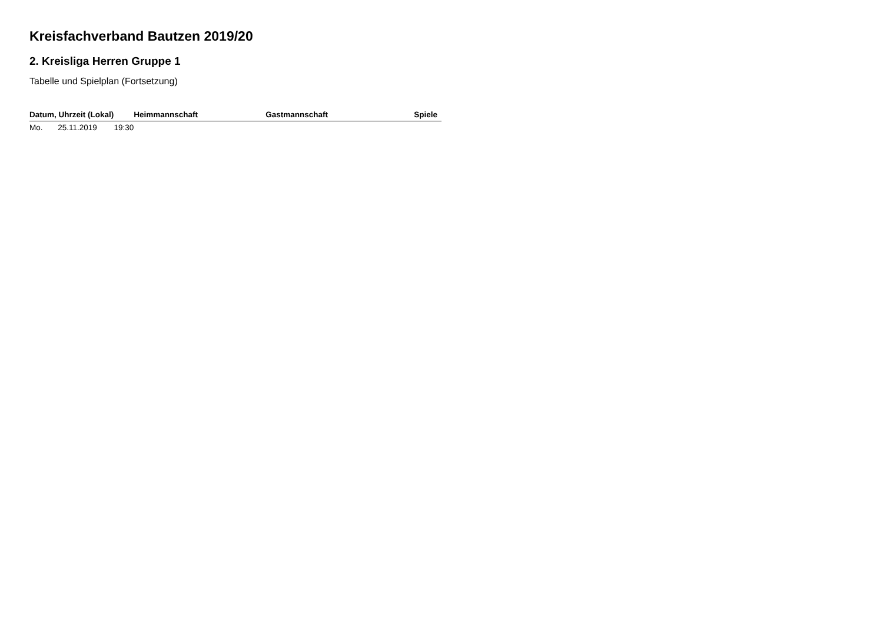Kreisfachverband Bautzen 2019/20
2. Kreisliga Herren Gruppe 1
Tabelle und Spielplan (Fortsetzung)
| Datum, Uhrzeit (Lokal) | | | Heimmannschaft | Gastmannschaft | Spiele |
| --- | --- | --- | --- | --- | --- |
| Mo. | 25.11.2019 | 19:30 | | | |